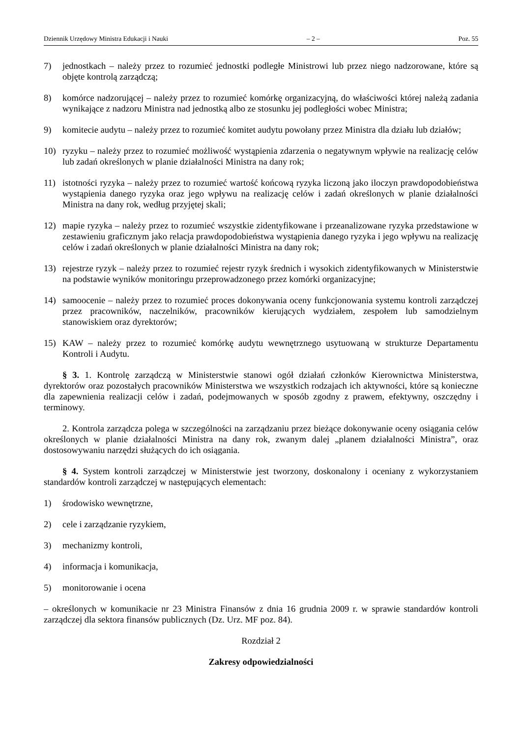Dziennik Urzędowy Ministra Edukacji i Nauki – 2 – Poz. 55
7) jednostkach – należy przez to rozumieć jednostki podległe Ministrowi lub przez niego nadzorowane, które są objęte kontrolą zarządczą;
8) komórce nadzorującej – należy przez to rozumieć komórkę organizacyjną, do właściwości której należą zadania wynikające z nadzoru Ministra nad jednostką albo ze stosunku jej podległości wobec Ministra;
9) komitecie audytu – należy przez to rozumieć komitet audytu powołany przez Ministra dla działu lub działów;
10) ryzyku – należy przez to rozumieć możliwość wystąpienia zdarzenia o negatywnym wpływie na realizację celów lub zadań określonych w planie działalności Ministra na dany rok;
11) istotności ryzyka – należy przez to rozumieć wartość końcową ryzyka liczoną jako iloczyn prawdopodobieństwa wystąpienia danego ryzyka oraz jego wpływu na realizację celów i zadań określonych w planie działalności Ministra na dany rok, według przyjętej skali;
12) mapie ryzyka – należy przez to rozumieć wszystkie zidentyfikowane i przeanalizowane ryzyka przedstawione w zestawieniu graficznym jako relacja prawdopodobieństwa wystąpienia danego ryzyka i jego wpływu na realizację celów i zadań określonych w planie działalności Ministra na dany rok;
13) rejestrze ryzyk – należy przez to rozumieć rejestr ryzyk średnich i wysokich zidentyfikowanych w Ministerstwie na podstawie wyników monitoringu przeprowadzonego przez komórki organizacyjne;
14) samoocenie – należy przez to rozumieć proces dokonywania oceny funkcjonowania systemu kontroli zarządczej przez pracowników, naczelników, pracowników kierujących wydziałem, zespołem lub samodzielnym stanowiskiem oraz dyrektorów;
15) KAW – należy przez to rozumieć komórkę audytu wewnętrznego usytuowaną w strukturze Departamentu Kontroli i Audytu.
§ 3. 1. Kontrolę zarządczą w Ministerstwie stanowi ogół działań członków Kierownictwa Ministerstwa, dyrektorów oraz pozostałych pracowników Ministerstwa we wszystkich rodzajach ich aktywności, które są konieczne dla zapewnienia realizacji celów i zadań, podejmowanych w sposób zgodny z prawem, efektywny, oszczędny i terminowy.
2. Kontrola zarządcza polega w szczególności na zarządzaniu przez bieżące dokonywanie oceny osiągania celów określonych w planie działalności Ministra na dany rok, zwanym dalej „planem działalności Ministra”, oraz dostosowywaniu narzędzi służących do ich osiągania.
§ 4. System kontroli zarządczej w Ministerstwie jest tworzony, doskonalony i oceniany z wykorzystaniem standardów kontroli zarządczej w następujących elementach:
1) środowisko wewnętrzne,
2) cele i zarządzanie ryzykiem,
3) mechanizmy kontroli,
4) informacja i komunikacja,
5) monitorowanie i ocena
– określonych w komunikacie nr 23 Ministra Finansów z dnia 16 grudnia 2009 r. w sprawie standardów kontroli zarządczej dla sektora finansów publicznych (Dz. Urz. MF poz. 84).
Rozdział 2
Zakresy odpowiedzialności